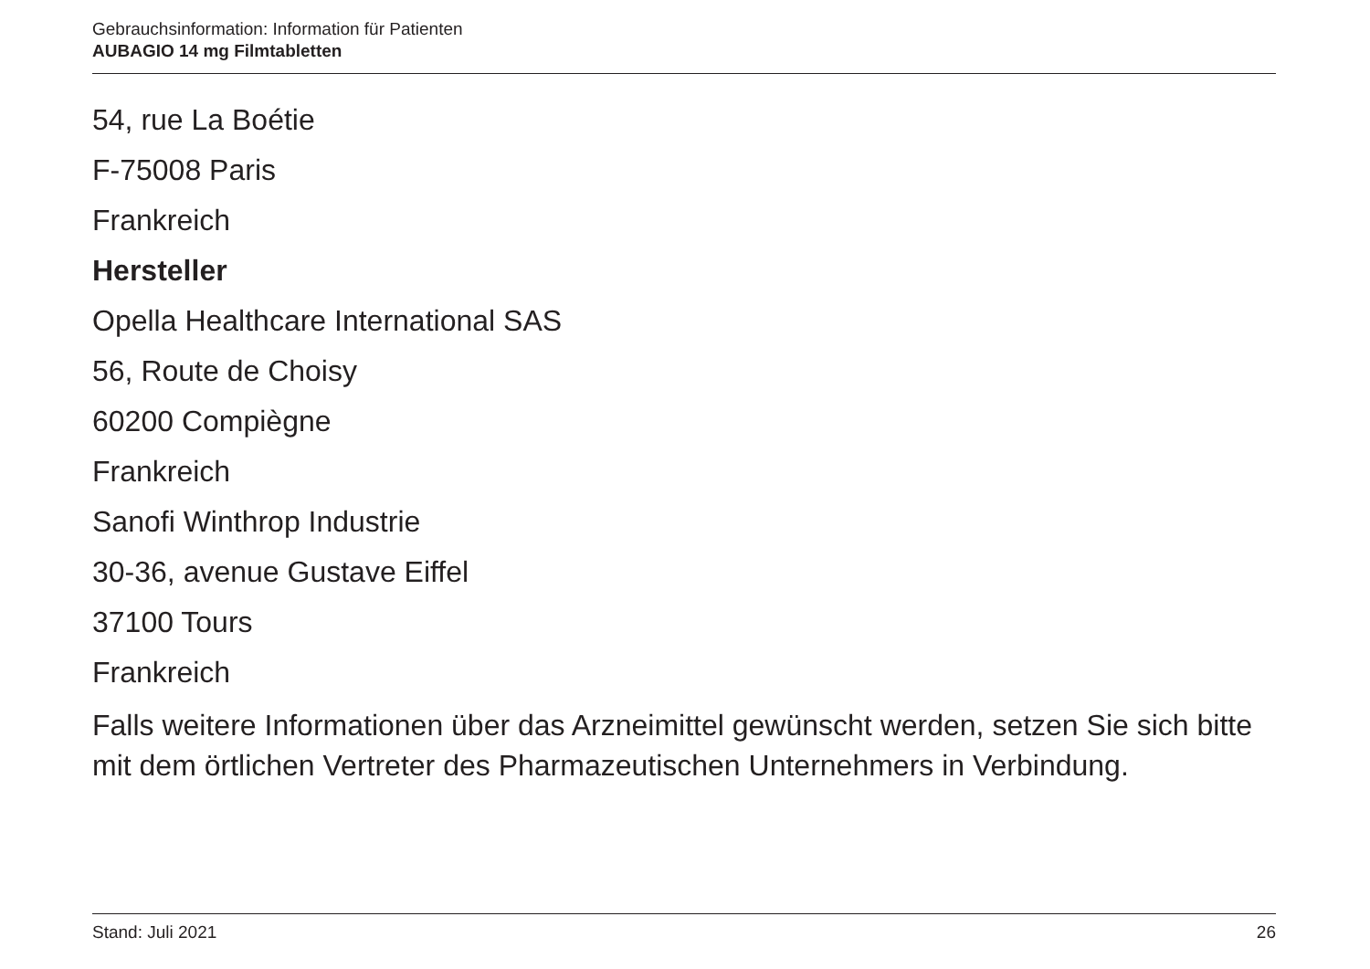Gebrauchsinformation: Information für Patienten
AUBAGIO 14 mg Filmtabletten
54, rue La Boétie
F-75008 Paris
Frankreich
Hersteller
Opella Healthcare International SAS
56, Route de Choisy
60200 Compiègne
Frankreich
Sanofi Winthrop Industrie
30-36, avenue Gustave Eiffel
37100 Tours
Frankreich
Falls weitere Informationen über das Arzneimittel gewünscht werden, setzen Sie sich bitte mit dem örtlichen Vertreter des Pharmazeutischen Unternehmers in Verbindung.
Stand: Juli 2021 26